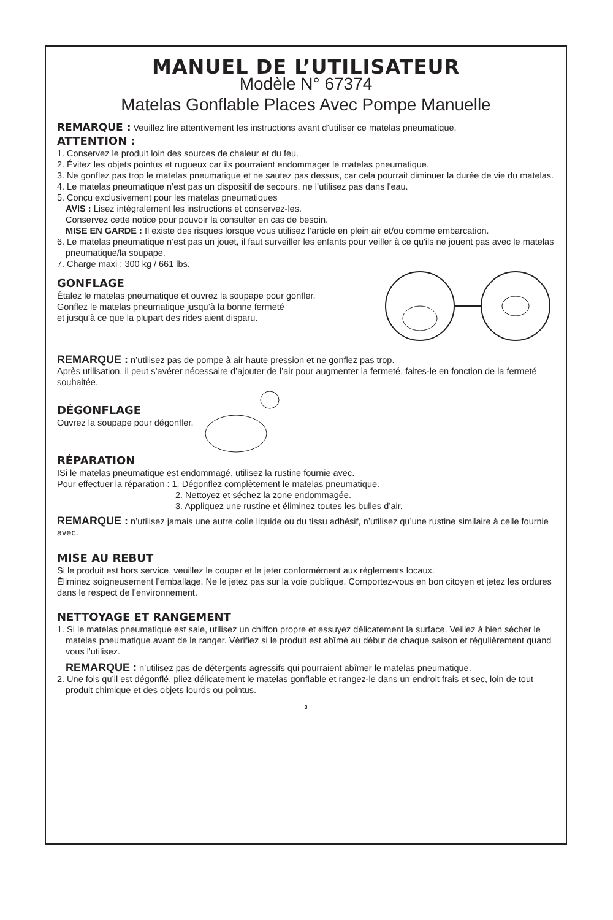MANUEL DE L’UTILISATEUR
Modèle N° 67374
Matelas Gonflable Places Avec Pompe Manuelle
REMARQUE : Veuillez lire attentivement les instructions avant d’utiliser ce matelas pneumatique.
ATTENTION :
1. Conservez le produit loin des sources de chaleur et du feu.
2. Évitez les objets pointus et rugueux car ils pourraient endommager le matelas pneumatique.
3. Ne gonflez pas trop le matelas pneumatique et ne sautez pas dessus, car cela pourrait diminuer la durée de vie du matelas.
4. Le matelas pneumatique n’est pas un dispositif de secours, ne l’utilisez pas dans l'eau.
5. Conçu exclusivement pour les matelas pneumatiques
AVIS : Lisez intégralement les instructions et conservez-les.
Conservez cette notice pour pouvoir la consulter en cas de besoin.
MISE EN GARDE : Il existe des risques lorsque vous utilisez l’article en plein air et/ou comme embarcation.
6. Le matelas pneumatique n’est pas un jouet, il faut surveiller les enfants pour veiller à ce qu'ils ne jouent pas avec le matelas pneumatique/la soupape.
7. Charge maxi : 300 kg / 661 lbs.
GONFLAGE
Étalez le matelas pneumatique et ouvrez la soupape pour gonfler.
Gonflez le matelas pneumatique jusqu’à la bonne fermeté
et jusqu’à ce que la plupart des rides aient disparu.
REMARQUE : n’utilisez pas de pompe à air haute pression et ne gonflez pas trop.
Après utilisation, il peut s’avérer nécessaire d’ajouter de l’air pour augmenter la fermeté, faites-le en fonction de la fermeté souhaitée.
DÉGONFLAGE
Ouvrez la soupape pour dégonfler.
RÉPARATION
ISi le matelas pneumatique est endommagé, utilisez la rustine fournie avec.
Pour effectuer la réparation : 1. Dégonflez complètement le matelas pneumatique.
2. Nettoyez et séchez la zone endommagée.
3. Appliquez une rustine et éliminez toutes les bulles d’air.
REMARQUE : n’utilisez jamais une autre colle liquide ou du tissu adhésif, n’utilisez qu’une rustine similaire à celle fournie avec.
MISE AU REBUT
Si le produit est hors service, veuillez le couper et le jeter conformément aux règlements locaux.
Éliminez soigneusement l’emballage. Ne le jetez pas sur la voie publique. Comportez-vous en bon citoyen et jetez les ordures dans le respect de l’environnement.
NETTOYAGE ET RANGEMENT
1. Si le matelas pneumatique est sale, utilisez un chiffon propre et essuyez délicatement la surface. Veillez à bien sécher le matelas pneumatique avant de le ranger. Vérifiez si le produit est abîmé au début de chaque saison et régulièrement quand vous l'utilisez.
REMARQUE : n’utilisez pas de détergents agressifs qui pourraient abîmer le matelas pneumatique.
2. Une fois qu’il est dégonflé, pliez délicatement le matelas gonflable et rangez-le dans un endroit frais et sec, loin de tout produit chimique et des objets lourds ou pointus.
3